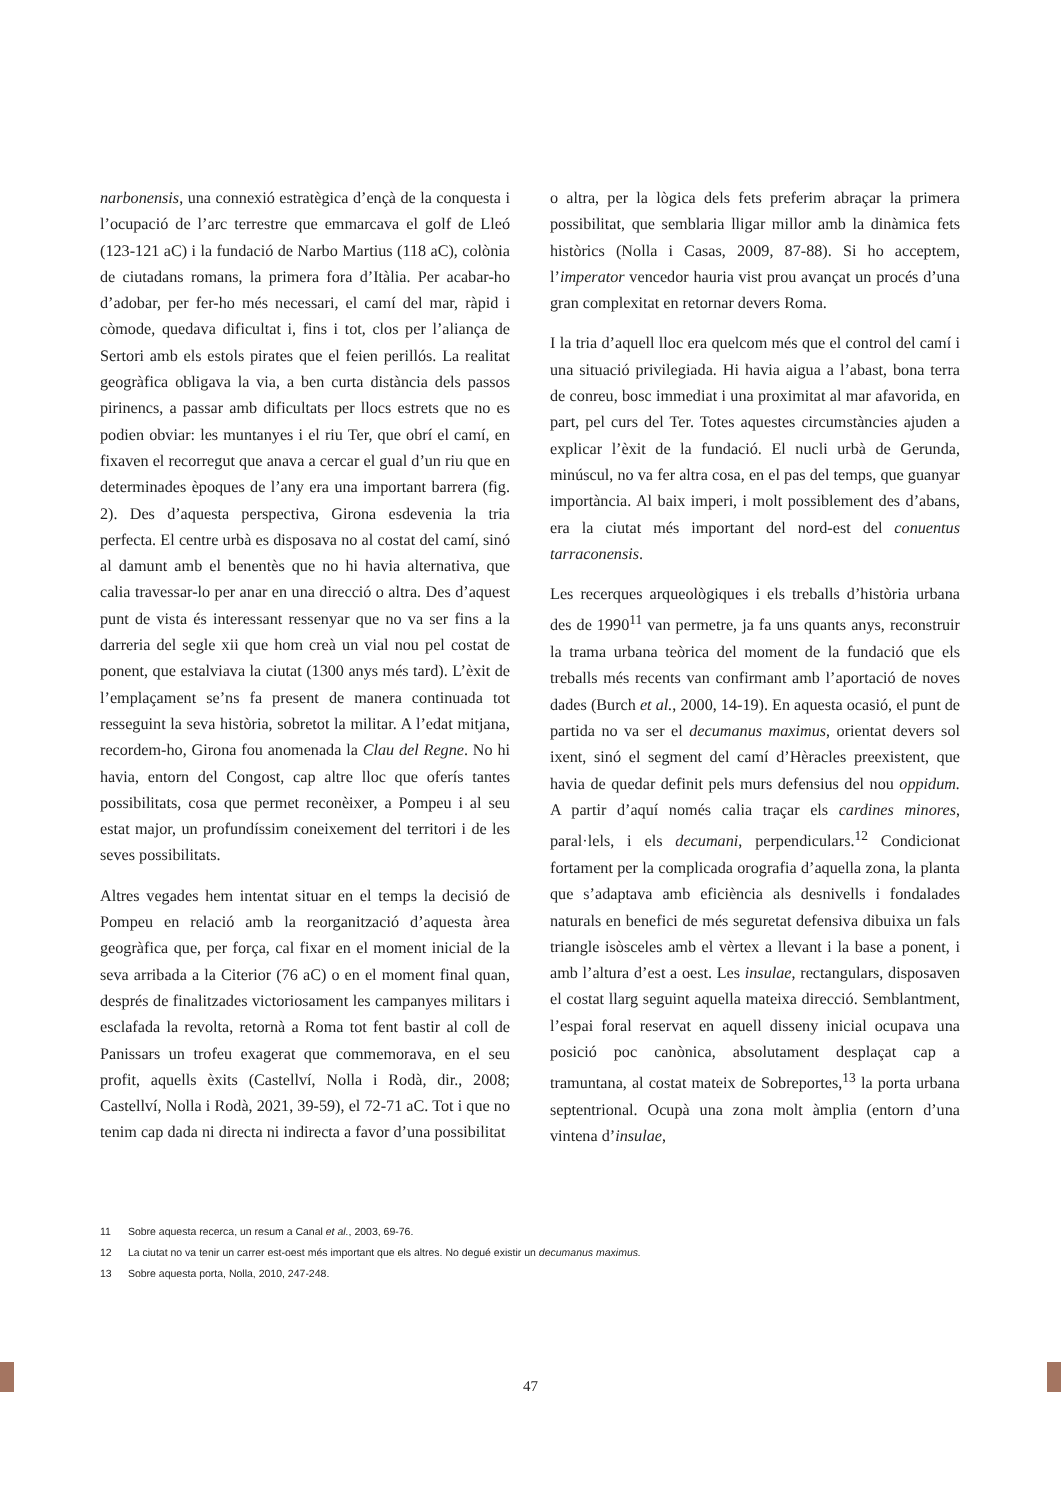narbonensis, una connexió estratègica d’ençà de la conquesta i l’ocupació de l’arc terrestre que emmarcava el golf de Lleó (123-121 aC) i la fundació de Narbo Martius (118 aC), colònia de ciutadans romans, la primera fora d’Itàlia. Per acabar-ho d’adobar, per fer-ho més necessari, el camí del mar, ràpid i còmode, quedava dificultat i, fins i tot, clos per l’aliança de Sertori amb els estols pirates que el feien perillós. La realitat geogràfica obligava la via, a ben curta distància dels passos pirinencs, a passar amb dificultats per llocs estrets que no es podien obviar: les muntanyes i el riu Ter, que obrí el camí, en fixaven el recorregut que anava a cercar el gual d’un riu que en determinades èpoques de l’any era una important barrera (fig. 2). Des d’aquesta perspectiva, Girona esdevenia la tria perfecta. El centre urbà es disposava no al costat del camí, sinó al damunt amb el benentès que no hi havia alternativa, que calia travessar-lo per anar en una direcció o altra. Des d’aquest punt de vista és interessant ressenyar que no va ser fins a la darreria del segle xii que hom creà un vial nou pel costat de ponent, que estalviava la ciutat (1300 anys més tard). L’èxit de l’emplaçament se’ns fa present de manera continuada tot resseguint la seva història, sobretot la militar. A l’edat mitjana, recordem-ho, Girona fou anomenada la Clau del Regne. No hi havia, entorn del Congost, cap altre lloc que oferís tantes possibilitats, cosa que permet reconèixer, a Pompeu i al seu estat major, un profundíssim coneixement del territori i de les seves possibilitats.
Altres vegades hem intentat situar en el temps la decisió de Pompeu en relació amb la reorganització d’aquesta àrea geogràfica que, per força, cal fixar en el moment inicial de la seva arribada a la Citerior (76 aC) o en el moment final quan, després de finalitzades victoriosament les campanyes militars i esclafada la revolta, retornà a Roma tot fent bastir al coll de Panissars un trofeu exagerat que commemorava, en el seu profit, aquells èxits (Castellví, Nolla i Rodà, dir., 2008; Castellví, Nolla i Rodà, 2021, 39-59), el 72-71 aC. Tot i que no tenim cap dada ni directa ni indirecta a favor d’una possibilitat
o altra, per la lògica dels fets preferim abraçar la primera possibilitat, que semblaria lligar millor amb la dinàmica fets històrics (Nolla i Casas, 2009, 87-88). Si ho acceptem, l’imperator vencedor hauria vist prou avançat un procés d’una gran complexitat en retornar devers Roma.
I la tria d’aquell lloc era quelcom més que el control del camí i una situació privilegiada. Hi havia aigua a l’abast, bona terra de conreu, bosc immediat i una proximitat al mar afavorida, en part, pel curs del Ter. Totes aquestes circumstàncies ajuden a explicar l’èxit de la fundació. El nucli urbà de Gerunda, minúscul, no va fer altra cosa, en el pas del temps, que guanyar importància. Al baix imperi, i molt possiblement des d’abans, era la ciutat més important del nord-est del conuentus tarraconensis.
Les recerques arqueològiques i els treballs d’història urbana des de 1990<sup>11</sup> van permetre, ja fa uns quants anys, reconstruir la trama urbana teòrica del moment de la fundació que els treballs més recents van confirmant amb l’aportació de noves dades (Burch et al., 2000, 14-19). En aquesta ocasió, el punt de partida no va ser el decumanus maximus, orientat devers sol ixent, sinó el segment del camí d’Hèracles preexistent, que havia de quedar definit pels murs defensius del nou oppidum. A partir d’aquí només calia traçar els cardines minores, paral·lels, i els decumani, perpendiculars.<sup>12</sup> Condicionat fortament per la complicada orografia d’aquella zona, la planta que s’adaptava amb eficiència als desnivells i fondalades naturals en benefici de més seguretat defensiva dibuixa un fals triangle isòsceles amb el vèrtex a llevant i la base a ponent, i amb l’altura d’est a oest. Les insulae, rectangulars, disposaven el costat llarg seguint aquella mateixa direcció. Semblantment, l’espai foral reservat en aquell disseny inicial ocupava una posició poc canònica, absolutament desplaçat cap a tramuntana, al costat mateix de Sobreportes,<sup>13</sup> la porta urbana septentrional. Ocupà una zona molt àmplia (entorn d’una vintena d’insulae,
11 Sobre aquesta recerca, un resum a Canal et al., 2003, 69-76.
12 La ciutat no va tenir un carrer est-oest més important que els altres. No degué existir un decumanus maximus.
13 Sobre aquesta porta, Nolla, 2010, 247-248.
47